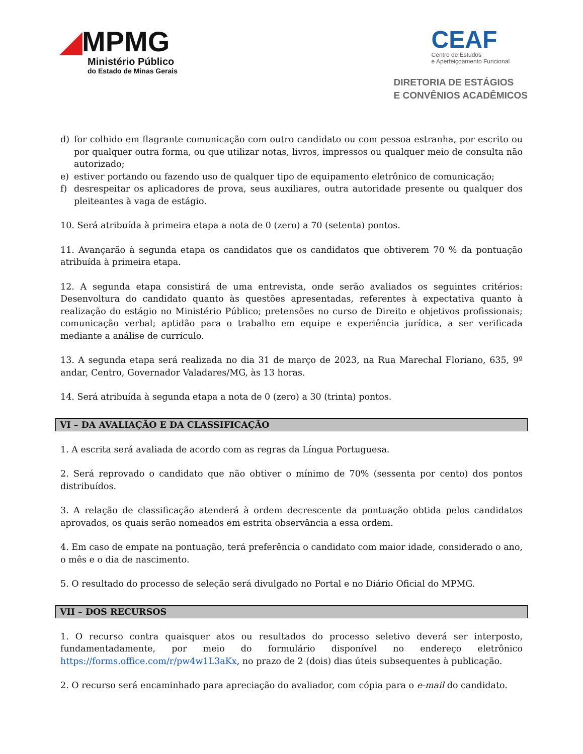◢MPMG
Ministério Público
do Estado de Minas Gerais
CEAF
Centro de Estudos
e Aperfeiçoamento Funcional
DIRETORIA DE ESTÁGIOS
E CONVÊNIOS ACADÊMICOS
d) for colhido em flagrante comunicação com outro candidato ou com pessoa estranha, por escrito ou por qualquer outra forma, ou que utilizar notas, livros, impressos ou qualquer meio de consulta não autorizado;
e) estiver portando ou fazendo uso de qualquer tipo de equipamento eletrônico de comunicação;
f) desrespeitar os aplicadores de prova, seus auxiliares, outra autoridade presente ou qualquer dos pleiteantes à vaga de estágio.
10. Será atribuída à primeira etapa a nota de 0 (zero) a 70 (setenta) pontos.
11. Avançarão à segunda etapa os candidatos que os candidatos que obtiverem 70 % da pontuação atribuída à primeira etapa.
12. A segunda etapa consistirá de uma entrevista, onde serão avaliados os seguintes critérios: Desenvoltura do candidato quanto às questões apresentadas, referentes à expectativa quanto à realização do estágio no Ministério Público; pretensões no curso de Direito e objetivos profissionais; comunicação verbal; aptidão para o trabalho em equipe e experiência jurídica, a ser verificada mediante a análise de currículo.
13. A segunda etapa será realizada no dia 31 de março de 2023, na Rua Marechal Floriano, 635, 9º andar, Centro, Governador Valadares/MG, às 13 horas.
14. Será atribuída à segunda etapa a nota de 0 (zero) a 30 (trinta) pontos.
VI – DA AVALIAÇÃO E DA CLASSIFICAÇÃO
1. A escrita será avaliada de acordo com as regras da Língua Portuguesa.
2. Será reprovado o candidato que não obtiver o mínimo de 70% (sessenta por cento) dos pontos distribuídos.
3. A relação de classificação atenderá à ordem decrescente da pontuação obtida pelos candidatos aprovados, os quais serão nomeados em estrita observância a essa ordem.
4. Em caso de empate na pontuação, terá preferência o candidato com maior idade, considerado o ano, o mês e o dia de nascimento.
5. O resultado do processo de seleção será divulgado no Portal e no Diário Oficial do MPMG.
VII – DOS RECURSOS
1. O recurso contra quaisquer atos ou resultados do processo seletivo deverá ser interposto, fundamentadamente, por meio do formulário disponível no endereço eletrônico https://forms.office.com/r/pw4w1L3aKx, no prazo de 2 (dois) dias úteis subsequentes à publicação.
2. O recurso será encaminhado para apreciação do avaliador, com cópia para o e-mail do candidato.